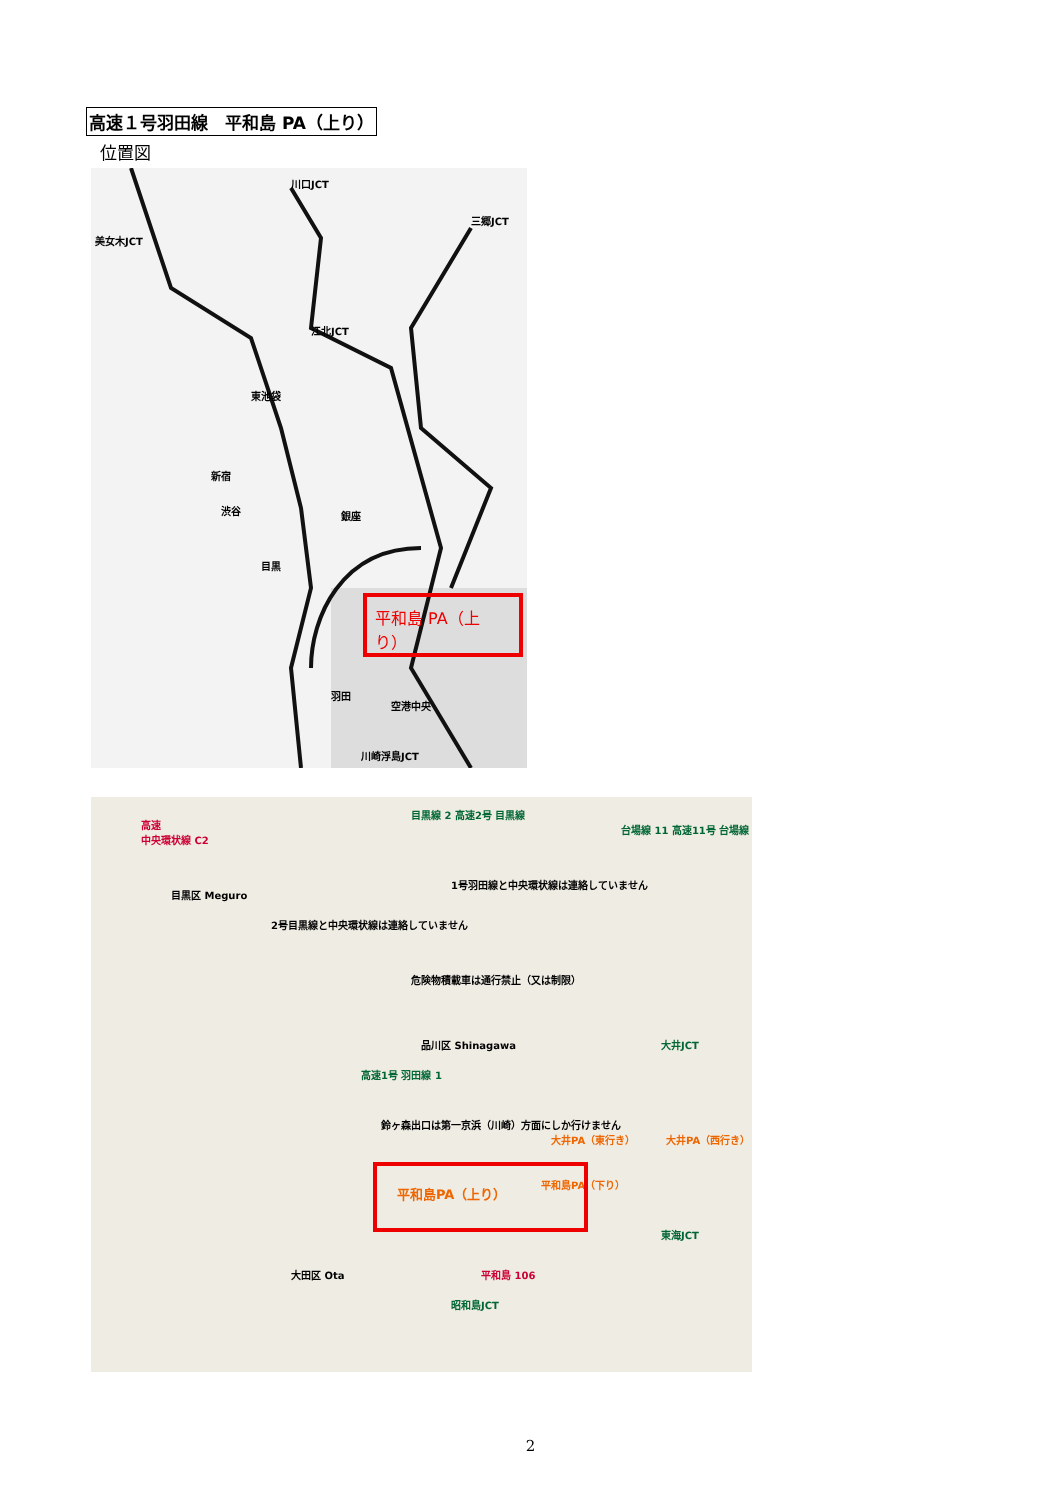高速１号羽田線　平和島 PA（上り）
位置図
川口JCT
三郷JCT
美女木JCT
江北JCT
東池袋
新宿
渋谷 銀座
目黒
羽田
空港中央
川崎浮島JCT
平和島 PA（上り）
高速
中央環状線 C2
目黒線 2 高速2号 目黒線
台場線 11 高速11号 台場線
目黒区 Meguro
2号目黒線と中央環状線は連絡していません
1号羽田線と中央環状線は連絡していません
危険物積載車は通行禁止（又は制限）
品川区 Shinagawa 大井JCT
高速1号 羽田線 1
鈴ヶ森出口は第一京浜（川崎）方面にしか行けません
大井PA（東行き） 大井PA（西行き）
平和島PA（下り）
東海JCT
大田区 Ota
昭和島JCT
平和島 106
平和島PA（上り）
2